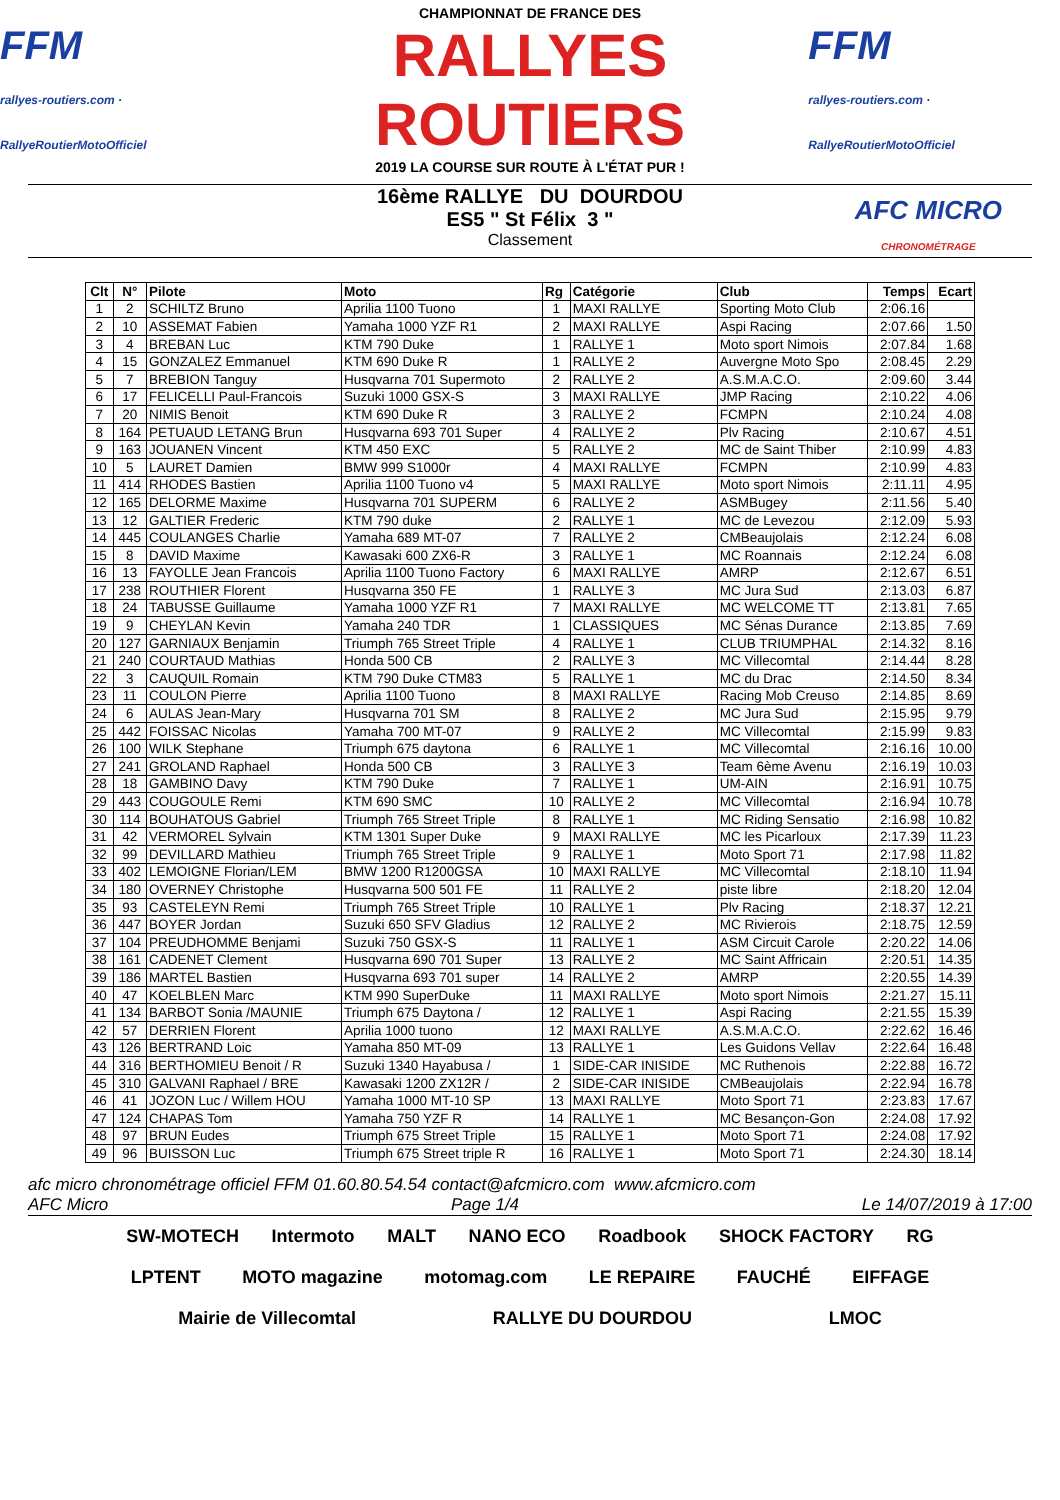FFM
rallyes-routiers.com · RallyeRoutierMotoOfficiel
CHAMPIONNAT DE FRANCE DES
RALLYES ROUTIERS
2019 LA COURSE SUR ROUTE À L'ÉTAT PUR !
FFM
rallyes-routiers.com · RallyeRoutierMotoOfficiel
16ème RALLYE DU DOURDOU
ES5 " St Félix 3 "
Classement
AFC MICRO
CHRONOMÉTRAGE
| Clt | N° | Pilote | Moto | Rg | Catégorie | Club | Temps | Ecart |
| --- | --- | --- | --- | --- | --- | --- | --- | --- |
| 1 | 2 | SCHILTZ Bruno | Aprilia 1100 Tuono | 1 | MAXI RALLYE | Sporting Moto Club | 2:06.16 | |
| 2 | 10 | ASSEMAT Fabien | Yamaha 1000 YZF R1 | 2 | MAXI RALLYE | Aspi Racing | 2:07.66 | 1.50 |
| 3 | 4 | BREBAN Luc | KTM 790 Duke | 1 | RALLYE 1 | Moto sport Nimois | 2:07.84 | 1.68 |
| 4 | 15 | GONZALEZ Emmanuel | KTM 690 Duke R | 1 | RALLYE 2 | Auvergne Moto Spo | 2:08.45 | 2.29 |
| 5 | 7 | BREBION Tanguy | Husqvarna 701 Supermoto | 2 | RALLYE 2 | A.S.M.A.C.O. | 2:09.60 | 3.44 |
| 6 | 17 | FELICELLI Paul-Francois | Suzuki 1000 GSX-S | 3 | MAXI RALLYE | JMP Racing | 2:10.22 | 4.06 |
| 7 | 20 | NIMIS Benoit | KTM 690 Duke R | 3 | RALLYE 2 | FCMPN | 2:10.24 | 4.08 |
| 8 | 164 | PETUAUD LETANG Brun | Husqvarna 693 701 Super | 4 | RALLYE 2 | Plv Racing | 2:10.67 | 4.51 |
| 9 | 163 | JOUANEN Vincent | KTM 450 EXC | 5 | RALLYE 2 | MC de Saint Thiber | 2:10.99 | 4.83 |
| 10 | 5 | LAURET Damien | BMW 999 S1000r | 4 | MAXI RALLYE | FCMPN | 2:10.99 | 4.83 |
| 11 | 414 | RHODES Bastien | Aprilia 1100 Tuono v4 | 5 | MAXI RALLYE | Moto sport Nimois | 2:11.11 | 4.95 |
| 12 | 165 | DELORME Maxime | Husqvarna 701 SUPERM | 6 | RALLYE 2 | ASMBugey | 2:11.56 | 5.40 |
| 13 | 12 | GALTIER Frederic | KTM 790 duke | 2 | RALLYE 1 | MC de Levezou | 2:12.09 | 5.93 |
| 14 | 445 | COULANGES Charlie | Yamaha 689 MT-07 | 7 | RALLYE 2 | CMBeaujolais | 2:12.24 | 6.08 |
| 15 | 8 | DAVID Maxime | Kawasaki 600 ZX6-R | 3 | RALLYE 1 | MC Roannais | 2:12.24 | 6.08 |
| 16 | 13 | FAYOLLE Jean Francois | Aprilia 1100 Tuono Factory | 6 | MAXI RALLYE | AMRP | 2:12.67 | 6.51 |
| 17 | 238 | ROUTHIER Florent | Husqvarna 350 FE | 1 | RALLYE 3 | MC Jura Sud | 2:13.03 | 6.87 |
| 18 | 24 | TABUSSE Guillaume | Yamaha 1000 YZF R1 | 7 | MAXI RALLYE | MC WELCOME TT | 2:13.81 | 7.65 |
| 19 | 9 | CHEYLAN Kevin | Yamaha 240 TDR | 1 | CLASSIQUES | MC Sénas Durance | 2:13.85 | 7.69 |
| 20 | 127 | GARNIAUX Benjamin | Triumph 765 Street Triple | 4 | RALLYE 1 | CLUB TRIUMPHAL | 2:14.32 | 8.16 |
| 21 | 240 | COURTAUD Mathias | Honda 500 CB | 2 | RALLYE 3 | MC Villecomtal | 2:14.44 | 8.28 |
| 22 | 3 | CAUQUIL Romain | KTM 790 Duke CTM83 | 5 | RALLYE 1 | MC du Drac | 2:14.50 | 8.34 |
| 23 | 11 | COULON Pierre | Aprilia 1100 Tuono | 8 | MAXI RALLYE | Racing Mob Creuso | 2:14.85 | 8.69 |
| 24 | 6 | AULAS Jean-Mary | Husqvarna 701 SM | 8 | RALLYE 2 | MC Jura Sud | 2:15.95 | 9.79 |
| 25 | 442 | FOISSAC Nicolas | Yamaha 700 MT-07 | 9 | RALLYE 2 | MC Villecomtal | 2:15.99 | 9.83 |
| 26 | 100 | WILK Stephane | Triumph 675 daytona | 6 | RALLYE 1 | MC Villecomtal | 2:16.16 | 10.00 |
| 27 | 241 | GROLAND Raphael | Honda 500 CB | 3 | RALLYE 3 | Team 6ème Avenu | 2:16.19 | 10.03 |
| 28 | 18 | GAMBINO Davy | KTM 790 Duke | 7 | RALLYE 1 | UM-AIN | 2:16.91 | 10.75 |
| 29 | 443 | COUGOULE Remi | KTM 690 SMC | 10 | RALLYE 2 | MC Villecomtal | 2:16.94 | 10.78 |
| 30 | 114 | BOUHATOUS Gabriel | Triumph 765 Street Triple | 8 | RALLYE 1 | MC Riding Sensatio | 2:16.98 | 10.82 |
| 31 | 42 | VERMOREL Sylvain | KTM 1301 Super Duke | 9 | MAXI RALLYE | MC les Picarloux | 2:17.39 | 11.23 |
| 32 | 99 | DEVILLARD Mathieu | Triumph 765 Street Triple | 9 | RALLYE 1 | Moto Sport 71 | 2:17.98 | 11.82 |
| 33 | 402 | LEMOIGNE Florian/LEM | BMW 1200 R1200GSA | 10 | MAXI RALLYE | MC Villecomtal | 2:18.10 | 11.94 |
| 34 | 180 | OVERNEY Christophe | Husqvarna 500 501 FE | 11 | RALLYE 2 | piste libre | 2:18.20 | 12.04 |
| 35 | 93 | CASTELEYN Remi | Triumph 765 Street Triple | 10 | RALLYE 1 | Plv Racing | 2:18.37 | 12.21 |
| 36 | 447 | BOYER Jordan | Suzuki 650 SFV Gladius | 12 | RALLYE 2 | MC Rivierois | 2:18.75 | 12.59 |
| 37 | 104 | PREUDHOMME Benjami | Suzuki 750 GSX-S | 11 | RALLYE 1 | ASM Circuit Carole | 2:20.22 | 14.06 |
| 38 | 161 | CADENET Clement | Husqvarna 690 701 Super | 13 | RALLYE 2 | MC Saint Affricain | 2:20.51 | 14.35 |
| 39 | 186 | MARTEL Bastien | Husqvarna 693 701 super | 14 | RALLYE 2 | AMRP | 2:20.55 | 14.39 |
| 40 | 47 | KOELBLEN Marc | KTM 990 SuperDuke | 11 | MAXI RALLYE | Moto sport Nimois | 2:21.27 | 15.11 |
| 41 | 134 | BARBOT Sonia /MAUNIE | Triumph 675 Daytona / | 12 | RALLYE 1 | Aspi Racing | 2:21.55 | 15.39 |
| 42 | 57 | DERRIEN Florent | Aprilia 1000 tuono | 12 | MAXI RALLYE | A.S.M.A.C.O. | 2:22.62 | 16.46 |
| 43 | 126 | BERTRAND Loic | Yamaha 850 MT-09 | 13 | RALLYE 1 | Les Guidons Vellav | 2:22.64 | 16.48 |
| 44 | 316 | BERTHOMIEU Benoit / R | Suzuki 1340 Hayabusa / | 1 | SIDE-CAR INISIDE | MC Ruthenois | 2:22.88 | 16.72 |
| 45 | 310 | GALVANI Raphael / BRE | Kawasaki 1200 ZX12R / | 2 | SIDE-CAR INISIDE | CMBeaujolais | 2:22.94 | 16.78 |
| 46 | 41 | JOZON Luc / Willem HOU | Yamaha 1000 MT-10 SP | 13 | MAXI RALLYE | Moto Sport 71 | 2:23.83 | 17.67 |
| 47 | 124 | CHAPAS Tom | Yamaha 750 YZF R | 14 | RALLYE 1 | MC Besançon-Gon | 2:24.08 | 17.92 |
| 48 | 97 | BRUN Eudes | Triumph 675 Street Triple | 15 | RALLYE 1 | Moto Sport 71 | 2:24.08 | 17.92 |
| 49 | 96 | BUISSON Luc | Triumph 675 Street triple R | 16 | RALLYE 1 | Moto Sport 71 | 2:24.30 | 18.14 |
afc micro chronométrage officiel FFM 01.60.80.54.54 contact@afcmicro.com www.afcmicro.com
AFC Micro Page 1/4 Le 14/07/2019 à 17:00
SW-MOTECH Intermoto MALT NANO ECO Roadbook SHOCK FACTORY RG LPTENT MOTO magazine motomag.com LE REPAIRE FAUCHÉ EIFFAGE Mairie de Villecomtal RALLYE DU DOURDOU LMOC